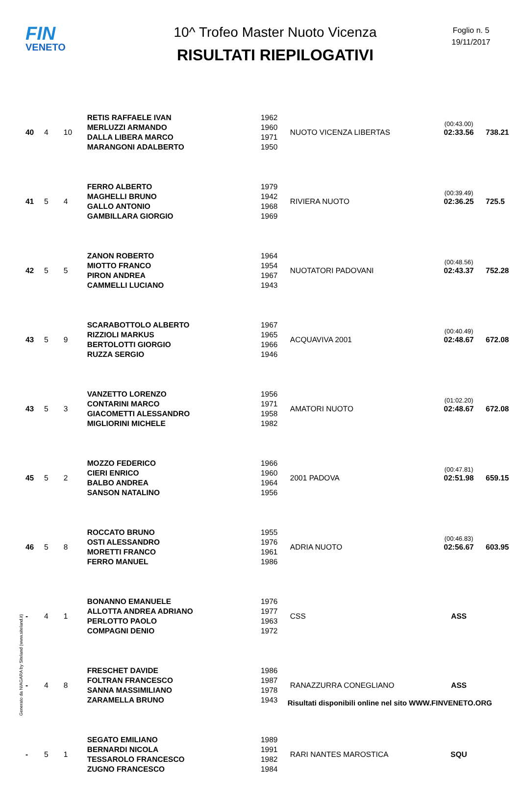FIN
VENETO
10^ Trofeo Master Nuoto Vicenza
RISULTATI RIEPILOGATIVI
Foglio n. 5
19/11/2017
| 40 | 4 | 10 | RETIS RAFFAELE IVAN MERLUZZI ARMANDO DALLA LIBERA MARCO MARANGONI ADALBERTO | 1962 1960 1971 1950 | NUOTO VICENZA LIBERTAS | (00:43.00) 02:33.56 | 738.21 |
| 41 | 5 | 4 | FERRO ALBERTO MAGHELLI BRUNO GALLO ANTONIO GAMBILLARA GIORGIO | 1979 1942 1968 1969 | RIVIERA NUOTO | (00:39.49) 02:36.25 | 725.5 |
| 42 | 5 | 5 | ZANON ROBERTO MIOTTO FRANCO PIRON ANDREA CAMMELLI LUCIANO | 1964 1954 1967 1943 | NUOTATORI PADOVANI | (00:48.56) 02:43.37 | 752.28 |
| 43 | 5 | 9 | SCARABOTTOLO ALBERTO RIZZIOLI MARKUS BERTOLOTTI GIORGIO RUZZA SERGIO | 1967 1965 1966 1946 | ACQUAVIVA 2001 | (00:40.49) 02:48.67 | 672.08 |
| 43 | 5 | 3 | VANZETTO LORENZO CONTARINI MARCO GIACOMETTI ALESSANDRO MIGLIORINI MICHELE | 1956 1971 1958 1982 | AMATORI NUOTO | (01:02.20) 02:48.67 | 672.08 |
| 45 | 5 | 2 | MOZZO FEDERICO CIERI ENRICO BALBO ANDREA SANSON NATALINO | 1966 1960 1964 1956 | 2001 PADOVA | (00:47.81) 02:51.98 | 659.15 |
| 46 | 5 | 8 | ROCCATO BRUNO OSTI ALESSANDRO MORETTI FRANCO FERRO MANUEL | 1955 1976 1961 1986 | ADRIA NUOTO | (00:46.83) 02:56.67 | 603.95 |
| - | 4 | 1 | BONANNO EMANUELE ALLOTTA ANDREA ADRIANO PERLOTTO PAOLO COMPAGNI DENIO | 1976 1977 1963 1972 | CSS | ASS | |
| - | 4 | 8 | FRESCHET DAVIDE FOLTRAN FRANCESCO SANNA MASSIMILIANO ZARAMELLA BRUNO | 1986 1987 1978 1943 | RANAZZURRA CONEGLIANO | ASS | |
| - | 5 | 1 | SEGATO EMILIANO BERNARDI NICOLA TESSAROLO FRANCESCO ZUGNO FRANCESCO | 1989 1991 1982 1984 | RARI NANTES MAROSTICA | SQU | |
Generato da NIAGARA by Siteland (www.siteland.it)
Risultati disponibili online nel sito WWW.FINVENETO.ORG